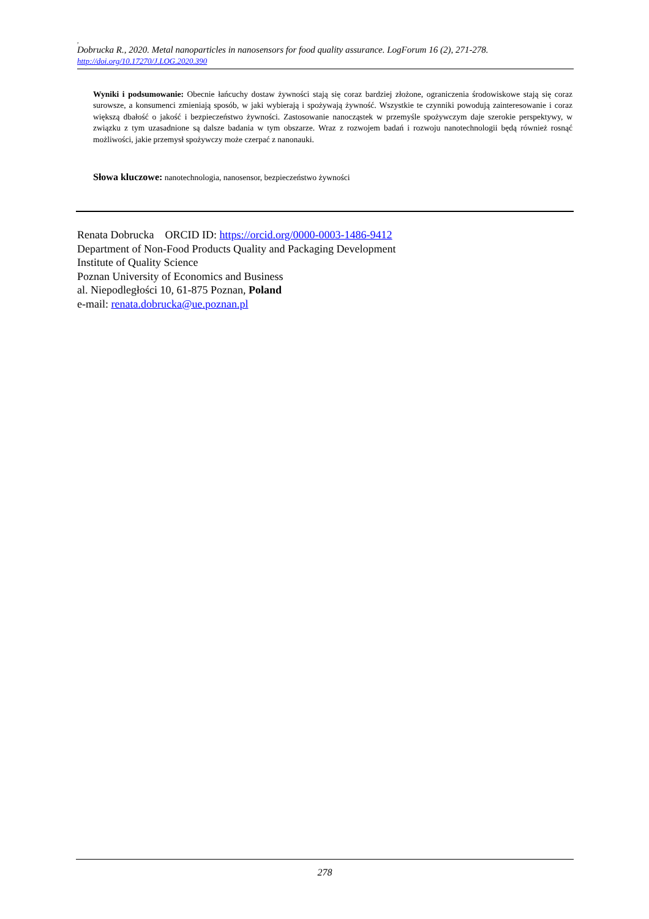,
Dobrucka R., 2020. Metal nanoparticles in nanosensors for food quality assurance. LogForum 16 (2), 271-278.
http://doi.org/10.17270/J.LOG.2020.390
Wyniki i podsumowanie: Obecnie łańcuchy dostaw żywności stają się coraz bardziej złożone, ograniczenia środowiskowe stają się coraz surowsze, a konsumenci zmieniają sposób, w jaki wybierają i spożywają żywność. Wszystkie te czynniki powodują zainteresowanie i coraz większą dbałość o jakość i bezpieczeństwo żywności. Zastosowanie nanocząstek w przemyśle spożywczym daje szerokie perspektywy, w związku z tym uzasadnione są dalsze badania w tym obszarze. Wraz z rozwojem badań i rozwoju nanotechnologii będą również rosnąć możliwości, jakie przemysł spożywczy może czerpać z nanonauki.
Słowa kluczowe: nanotechnologia, nanosensor, bezpieczeństwo żywności
Renata Dobrucka ORCID ID: https://orcid.org/0000-0003-1486-9412
Department of Non-Food Products Quality and Packaging Development
Institute of Quality Science
Poznan University of Economics and Business
al. Niepodległości 10, 61-875 Poznan, Poland
e-mail: renata.dobrucka@ue.poznan.pl
278